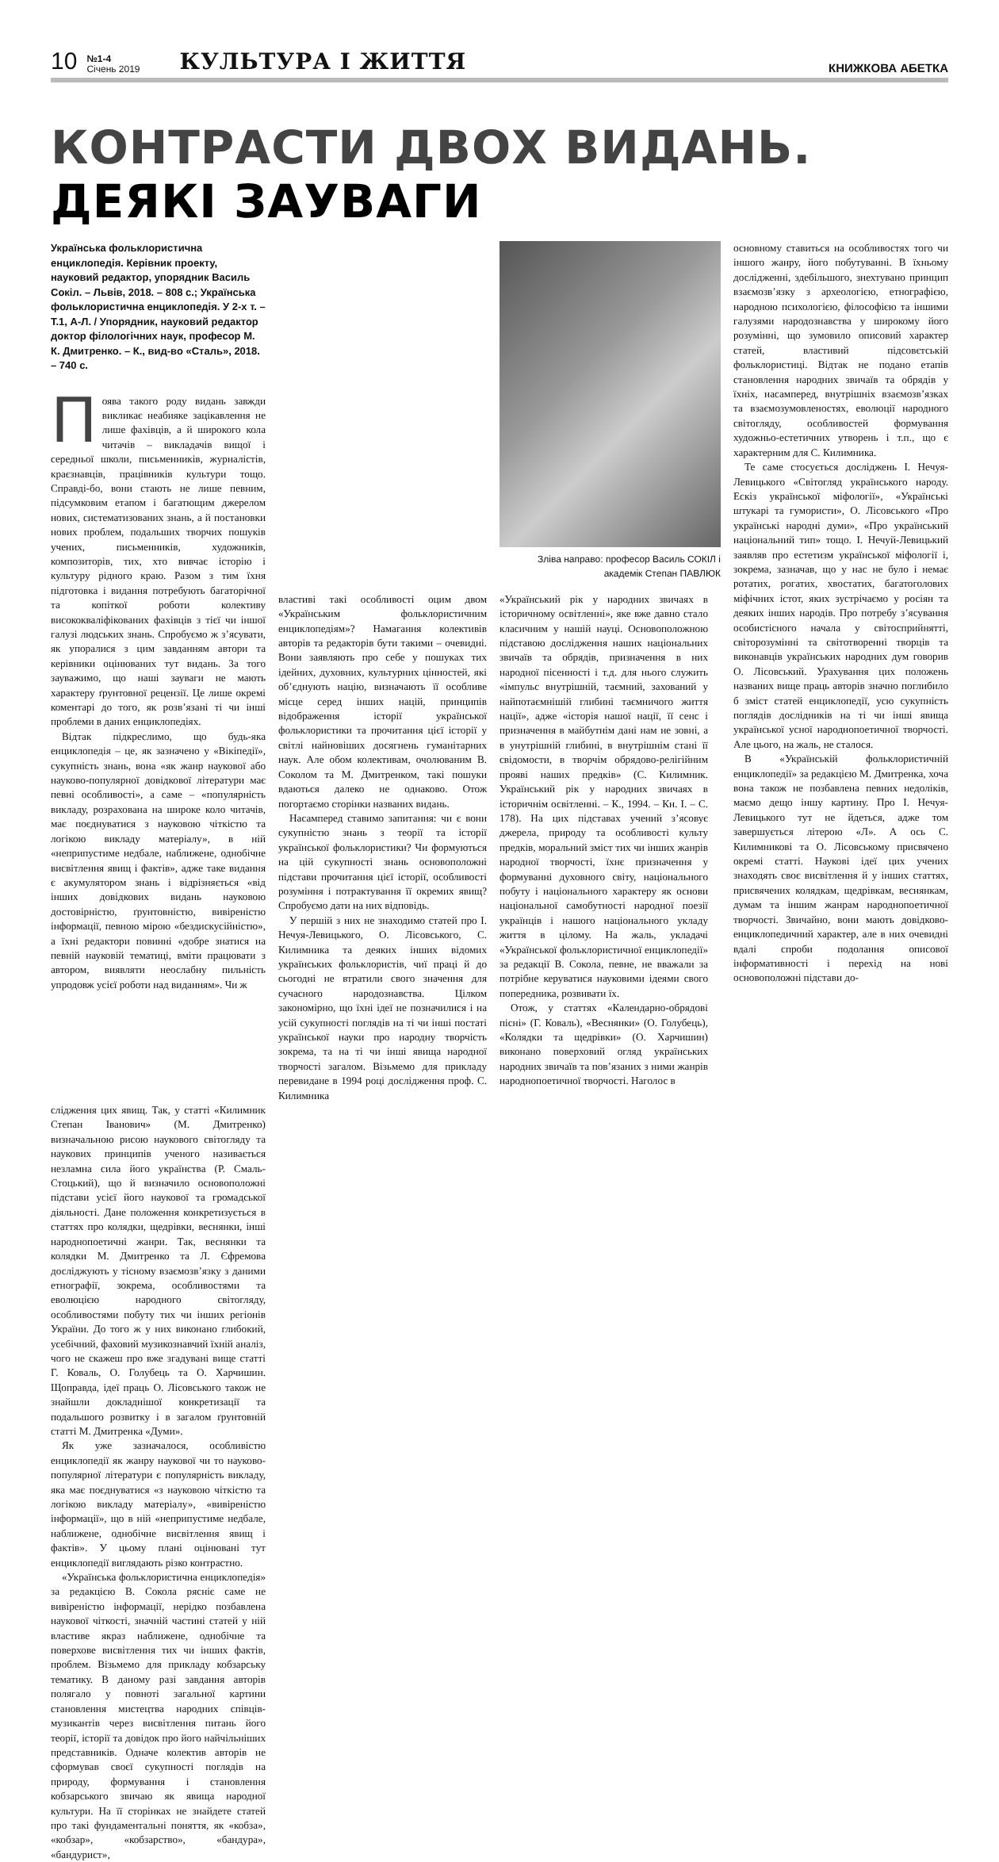10 №1-4
Січень 2019 КУЛЬТУРА І ЖИТТЯ КНИЖКОВА АБЕТКА
КОНТРАСТИ ДВОХ ВИДАНЬ. ДЕЯКІ ЗАУВАГИ
Українська фольклористична енциклопедія. Керівник проекту, науковий редактор, упорядник Василь Сокіл. – Львів, 2018. – 808 с.; Українська фольклористична енциклопедія. У 2-х т. – Т.1, А-Л. / Упорядник, науковий редактор доктор філологічних наук, професор М. К. Дмитренко. – К., вид-во «Сталь», 2018. – 740 с.
Поява такого роду видань завжди викликає неабияке зацікавлення не лише фахівців, а й широкого кола читачів – викладачів вищої і середньої школи, письменників, журналістів, краєзнавців, працівників культури тощо. Справді-бо, вони стають не лише певним, підсумковим етапом і багатющим джерелом нових, систематизованих знань, а й постановки нових проблем, подальших творчих пошуків учених, письменників, художників, композиторів, тих, хто вивчає історію і культуру рідного краю. Разом з тим їхня підготовка і видання потребують багаторічної та копіткої роботи колективу висококваліфікованих фахівців з тієї чи іншої галузі людських знань. Спробуємо ж з’ясувати, як упоралися з цим завданням автори та керівники оцінюваних тут видань. За того зауважимо, що наші зауваги не мають характеру ґрунтовної рецензії. Це лише окремі коментарі до того, як розв’язані ті чи інші проблеми в даних енциклопедіях.
Відтак підкреслимо, що будь-яка енциклопедія – це, як зазначено у «Вікіпедії», сукупність знань, вона «як жанр наукової або науково-популярної довідкової літератури має певні особливості», а саме – «популярність викладу, розрахована на широке коло читачів, має поєднуватися з науковою чіткістю та логікою викладу матеріалу», в ній «неприпустиме недбале, наближене, однобічне висвітлення явищ і фактів», адже таке видання є акумулятором знань і відрізняється «від інших довідкових видань науковою достовірністю, ґрунтовністю, вивіреністю інформації, певною мірою «бездискусійністю», а їхні редактори повинні «добре знатися на певній науковій тематиці, вміти працювати з автором, виявляти неослабну пильність упродовж усієї роботи над виданням». Чи ж
Зліва направо: професор Василь СОКІЛ і академік Степан ПАВЛЮК
властиві такі особливості оцим двом «Українським фольклористичним енциклопедіям»? Намагання колективів авторів та редакторів бути такими – очевидні. Вони заявляють про себе у пошуках тих ідейних, духовних, культурних цінностей, які об’єднують націю, визначають її особливе місце серед інших націй, принципів відображення історії української фольклористики та прочитання цієї історії у світлі найновіших досягнень гуманітарних наук. Але обом колективам, очолюваним В. Соколом та М. Дмитренком, такі пошуки вдаються далеко не однаково. Отож погортаємо сторінки названих видань.
Насамперед ставимо запитання: чи є вони сукупністю знань з теорії та історії української фольклористики? Чи формуються на цій сукупності знань основоположні підстави прочитання цієї історії, особливості розуміння і потрактування її окремих явищ? Спробуємо дати на них відповідь.
У першій з них не знаходимо статей про І. Нечуя-Левицького, О. Лісовського, С. Килимника та деяких інших відомих українських фольклористів, чиї праці й до сьогодні не втратили свого значення для сучасного народознавства. Цілком закономірно, що їхні ідеї не позначилися і на усій сукупності поглядів на ті чи інші постаті української науки про народну творчість зокрема, та на ті чи інші явища народної творчості загалом. Візьмемо для прикладу перевидане в 1994 році дослідження проф. С. Килимника
«Український рік у народних звичаях в історичному освітленні», яке вже давно стало класичним у нашій науці. Основоположною підставою дослідження наших національних звичаїв та обрядів, призначення в них народної пісенності і т.д. для нього служить «імпульс внутрішній, таємний, захований у найпотаємнішій глибині таємничого життя нації», адже «історія нашої нації, її сенс і призначення в майбутнім дані нам не зовні, а в унутрішній глибині, в внутрішнім стані її свідомости, в творчім обрядово-релігійним прояві наших предків» (С. Килимник. Український рік у народних звичаях в історичнім освітленні. – К., 1994. – Кн. І. – С. 178). На цих підставах учений з’ясовує джерела, природу та особливості культу предків, моральний зміст тих чи інших жанрів народної творчості, їхнє призначення у формуванні духовного світу, національного побуту і національного характеру як основи національної самобутності народної поезії українців і нашого національного укладу життя в цілому. На жаль, укладачі «Української фольклористичної енциклопедії» за редакції В. Сокола, певне, не вважали за потрібне керуватися науковими ідеями свого попередника, розвивати їх.
Отож, у статтях «Календарно-обрядові пісні» (Г. Коваль), «Веснянки» (О. Голубець), «Колядки та щедрівки» (О. Харчишин) виконано поверховий огляд українських народних звичаїв та пов’язаних з ними жанрів народнопоетичної творчості. Наголос в
основному ставиться на особливостях того чи іншого жанру, його побутуванні. В їхньому дослідженні, здебільшого, знехтувано принцип взаємозв’язку з археологією, етнографією, народною психологією, філософією та іншими галузями народознавства у широкому його розумінні, що зумовило описовий характер статей, властивий підсовєтській фольклористиці. Відтак не подано етапів становлення народних звичаїв та обрядів у їхніх, насамперед, внутрішніх взаємозв’язках та взаємозумовленостях, еволюції народного світогляду, особливостей формування художньо-естетичних утворень і т.п., що є характерним для С. Килимника.
Те саме стосується досліджень І. Нечуя-Левицького «Світогляд українського народу. Ескіз української міфології», «Українські штукарі та гумористи», О. Лісовського «Про українські народні думи», «Про український національний тип» тощо. І. Нечуй-Левицький заявляв про естетизм української міфології і, зокрема, зазначав, що у нас не було і немає ротатих, рогатих, хвостатих, багатоголових міфічних істот, яких зустрічаємо у росіян та деяких інших народів. Про потребу з’ясування особистісного начала у світосприйнятті, світорозумінні та світотворенні творців та виконавців українських народних дум говорив О. Лісовський. Урахування цих положень названих вище праць авторів значно поглибило б зміст статей енциклопедії, усю сукупність поглядів дослідників на ті чи інші явища української усної народнопоетичної творчості. Але цього, на жаль, не сталося.
В «Українській фольклористичній енциклопедії» за редакцією М. Дмитренка, хоча вона також не позбавлена певних недоліків, маємо дещо іншу картину. Про І. Нечуя-Левицького тут не йдеться, адже том завершується літерою «Л». А ось С. Килимникові та О. Лісовському присвячено окремі статті. Наукові ідеї цих учених знаходять своє висвітлення й у інших статтях, присвячених колядкам, щедрівкам, веснянкам, думам та іншим жанрам народнопоетичної творчості. Звичайно, вони мають довідково-енциклопедичний характер, але в них очевидні вдалі спроби подолання описової інформативності і перехід на нові основоположні підстави до-
слідження цих явищ. Так, у статті «Килимник Степан Іванович» (М. Дмитренко) визначальною рисою наукового світогляду та наукових принципів ученого називається незламна сила його українства (Р. Смаль-Стоцький), що й визначило основоположні підстави усієї його наукової та громадської діяльності. Дане положення конкретизується в статтях про колядки, щедрівки, веснянки, інші народнопоетичні жанри. Так, веснянки та колядки М. Дмитренко та Л. Єфремова досліджують у тісному взаємозв’язку з даними етнографії, зокрема, особливостями та еволюцією народного світогляду, особливостями побуту тих чи інших регіонів України. До того ж у них виконано глибокий, усебічний, фаховий музикознавчий їхній аналіз, чого не скажеш про вже згадувані вище статті Г. Коваль, О. Голубець та О. Харчишин. Щоправда, ідеї праць О. Лісовського також не знайшли докладнішої конкретизації та подальшого розвитку і в загалом ґрунтовній статті М. Дмитренка «Думи».
Як уже зазначалося, особливістю енциклопедії як жанру наукової чи то науково-популярної літератури є популярність викладу, яка має поєднуватися «з науковою чіткістю та логікою викладу матеріалу», «вивіреністю інформації», що в ній «неприпустиме недбале, наближене, однобічне висвітлення явищ і фактів». У цьому плані оцінювані тут енциклопедії виглядають різко контрастно.
«Українська фольклористична енциклопедія» за редакцією В. Сокола рясніє саме не вивіреністю інформації, нерідко позбавлена наукової чіткості, значній частині статей у ній властиве якраз наближене, однобічне та поверхове висвітлення тих чи інших фактів, проблем. Візьмемо для прикладу кобзарську тематику. В даному разі завдання авторів полягало у повноті загальної картини становлення мистецтва народних співців-музикантів через висвітлення питань його теорії, історії та довідок про його найчільніших представників. Одначе колектив авторів не сформував своєї сукупності поглядів на природу, формування і становлення кобзарського звичаю як явища народної культури. На її сторінках не знайдете статей про такі фундаментальні поняття, як «кобза», «кобзар», «кобзарство», «бандура», «бандурист»,